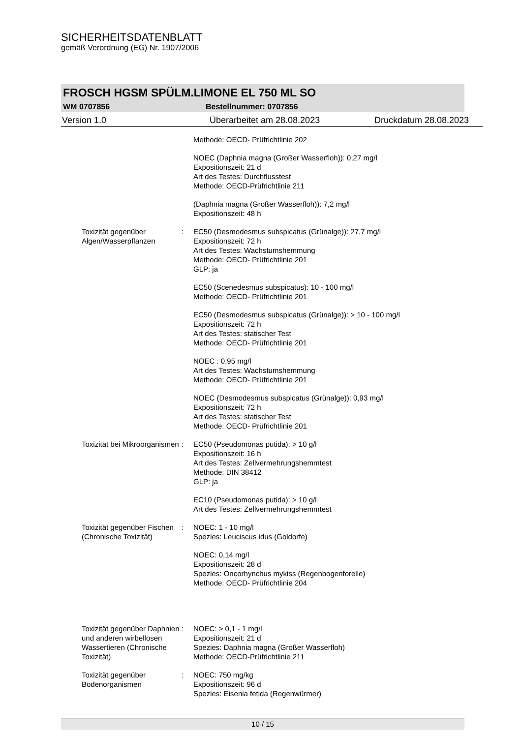SICHERHEITSDATENBLATT
gemäß Verordnung (EG) Nr. 1907/2006
FROSCH HGSM SPÜLM.LIMONE EL 750 ML SO
WM 0707856 Bestellnummer: 0707856
Version 1.0 Überarbeitet am 28.08.2023 Druckdatum 28.08.2023
Methode: OECD- Prüfrichtlinie 202
NOEC (Daphnia magna (Großer Wasserfloh)): 0,27 mg/l
Expositionszeit: 21 d
Art des Testes: Durchflusstest
Methode: OECD-Prüfrichtlinie 211
(Daphnia magna (Großer Wasserfloh)): 7,2 mg/l
Expositionszeit: 48 h
Toxizität gegenüber Algen/Wasserpflanzen
: EC50 (Desmodesmus subspicatus (Grünalge)): 27,7 mg/l
Expositionszeit: 72 h
Art des Testes: Wachstumshemmung
Methode: OECD- Prüfrichtlinie 201
GLP: ja
EC50 (Scenedesmus subspicatus): 10 - 100 mg/l
Methode: OECD- Prüfrichtlinie 201
EC50 (Desmodesmus subspicatus (Grünalge)): > 10 - 100 mg/l
Expositionszeit: 72 h
Art des Testes: statischer Test
Methode: OECD- Prüfrichtlinie 201
NOEC : 0,95 mg/l
Art des Testes: Wachstumshemmung
Methode: OECD- Prüfrichtlinie 201
NOEC (Desmodesmus subspicatus (Grünalge)): 0,93 mg/l
Expositionszeit: 72 h
Art des Testes: statischer Test
Methode: OECD- Prüfrichtlinie 201
Toxizität bei Mikroorganismen
: EC50 (Pseudomonas putida): > 10 g/l
Expositionszeit: 16 h
Art des Testes: Zellvermehrungshemmtest
Methode: DIN 38412
GLP: ja
EC10 (Pseudomonas putida): > 10 g/l
Art des Testes: Zellvermehrungshemmtest
Toxizität gegenüber Fischen (Chronische Toxizität)
: NOEC: 1 - 10 mg/l
Spezies: Leuciscus idus (Goldorfe)
NOEC: 0,14 mg/l
Expositionszeit: 28 d
Spezies: Oncorhynchus mykiss (Regenbogenforelle)
Methode: OECD- Prüfrichtlinie 204
Toxizität gegenüber Daphnien und anderen wirbellosen Wassertieren (Chronische Toxizität)
: NOEC: > 0,1 - 1 mg/l
Expositionszeit: 21 d
Spezies: Daphnia magna (Großer Wasserfloh)
Methode: OECD-Prüfrichtlinie 211
Toxizität gegenüber Bodenorganismen
: NOEC: 750 mg/kg
Expositionszeit: 96 d
Spezies: Eisenia fetida (Regenwürmer)
10 / 15